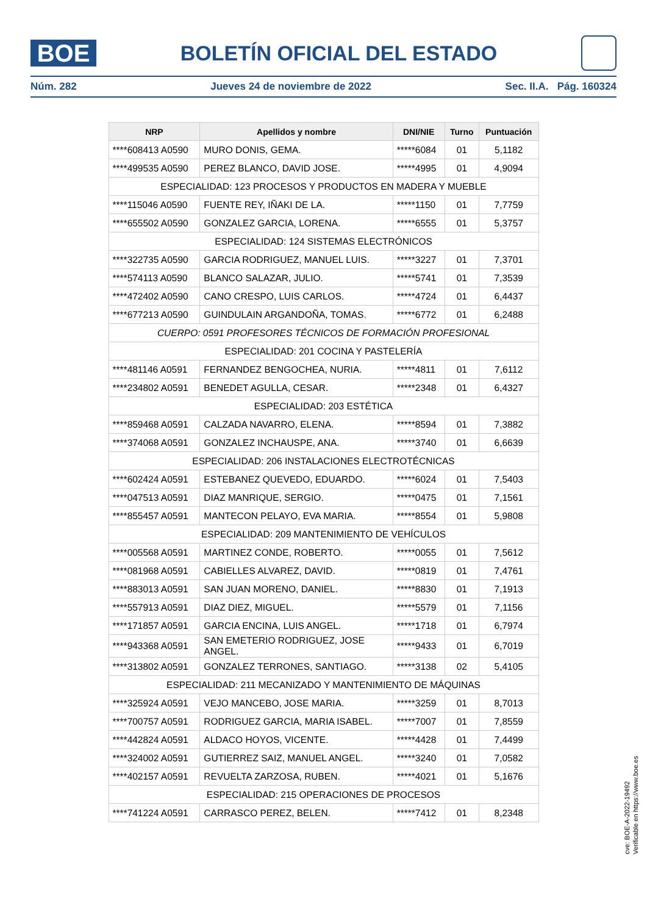BOE
BOLETÍN OFICIAL DEL ESTADO
Núm. 282 Jueves 24 de noviembre de 2022 Sec. II.A. Pág. 160324
| NRP | Apellidos y nombre | DNI/NIE | Turno | Puntuación |
| --- | --- | --- | --- | --- |
| ****608413 A0590 | MURO DONIS, GEMA. | *****6084 | 01 | 5,1182 |
| ****499535 A0590 | PEREZ BLANCO, DAVID JOSE. | *****4995 | 01 | 4,9094 |
| ESPECIALIDAD: 123 PROCESOS Y PRODUCTOS EN MADERA Y MUEBLE | | | | |
| ****115046 A0590 | FUENTE REY, IÑAKI DE LA. | *****1150 | 01 | 7,7759 |
| ****655502 A0590 | GONZALEZ GARCIA, LORENA. | *****6555 | 01 | 5,3757 |
| ESPECIALIDAD: 124 SISTEMAS ELECTRÓNICOS | | | | |
| ****322735 A0590 | GARCIA RODRIGUEZ, MANUEL LUIS. | *****3227 | 01 | 7,3701 |
| ****574113 A0590 | BLANCO SALAZAR, JULIO. | *****5741 | 01 | 7,3539 |
| ****472402 A0590 | CANO CRESPO, LUIS CARLOS. | *****4724 | 01 | 6,4437 |
| ****677213 A0590 | GUINDULAIN ARGANDOÑA, TOMAS. | *****6772 | 01 | 6,2488 |
| CUERPO: 0591 PROFESORES TÉCNICOS DE FORMACIÓN PROFESIONAL | | | | |
| ESPECIALIDAD: 201 COCINA Y PASTELERÍA | | | | |
| ****481146 A0591 | FERNANDEZ BENGOCHEA, NURIA. | *****4811 | 01 | 7,6112 |
| ****234802 A0591 | BENEDET AGULLA, CESAR. | *****2348 | 01 | 6,4327 |
| ESPECIALIDAD: 203 ESTÉTICA | | | | |
| ****859468 A0591 | CALZADA NAVARRO, ELENA. | *****8594 | 01 | 7,3882 |
| ****374068 A0591 | GONZALEZ INCHAUSPE, ANA. | *****3740 | 01 | 6,6639 |
| ESPECIALIDAD: 206 INSTALACIONES ELECTROTÉCNICAS | | | | |
| ****602424 A0591 | ESTEBANEZ QUEVEDO, EDUARDO. | *****6024 | 01 | 7,5403 |
| ****047513 A0591 | DIAZ MANRIQUE, SERGIO. | *****0475 | 01 | 7,1561 |
| ****855457 A0591 | MANTECON PELAYO, EVA MARIA. | *****8554 | 01 | 5,9808 |
| ESPECIALIDAD: 209 MANTENIMIENTO DE VEHÍCULOS | | | | |
| ****005568 A0591 | MARTINEZ CONDE, ROBERTO. | *****0055 | 01 | 7,5612 |
| ****081968 A0591 | CABIELLES ALVAREZ, DAVID. | *****0819 | 01 | 7,4761 |
| ****883013 A0591 | SAN JUAN MORENO, DANIEL. | *****8830 | 01 | 7,1913 |
| ****557913 A0591 | DIAZ DIEZ, MIGUEL. | *****5579 | 01 | 7,1156 |
| ****171857 A0591 | GARCIA ENCINA, LUIS ANGEL. | *****1718 | 01 | 6,7974 |
| ****943368 A0591 | SAN EMETERIO RODRIGUEZ, JOSE ANGEL. | *****9433 | 01 | 6,7019 |
| ****313802 A0591 | GONZALEZ TERRONES, SANTIAGO. | *****3138 | 02 | 5,4105 |
| ESPECIALIDAD: 211 MECANIZADO Y MANTENIMIENTO DE MÁQUINAS | | | | |
| ****325924 A0591 | VEJO MANCEBO, JOSE MARIA. | *****3259 | 01 | 8,7013 |
| ****700757 A0591 | RODRIGUEZ GARCIA, MARIA ISABEL. | *****7007 | 01 | 7,8559 |
| ****442824 A0591 | ALDACO HOYOS, VICENTE. | *****4428 | 01 | 7,4499 |
| ****324002 A0591 | GUTIERREZ SAIZ, MANUEL ANGEL. | *****3240 | 01 | 7,0582 |
| ****402157 A0591 | REVUELTA ZARZOSA, RUBEN. | *****4021 | 01 | 5,1676 |
| ESPECIALIDAD: 215 OPERACIONES DE PROCESOS | | | | |
| ****741224 A0591 | CARRASCO PEREZ, BELEN. | *****7412 | 01 | 8,2348 |
cve: BOE-A-2022-19492
Verificable en https://www.boe.es